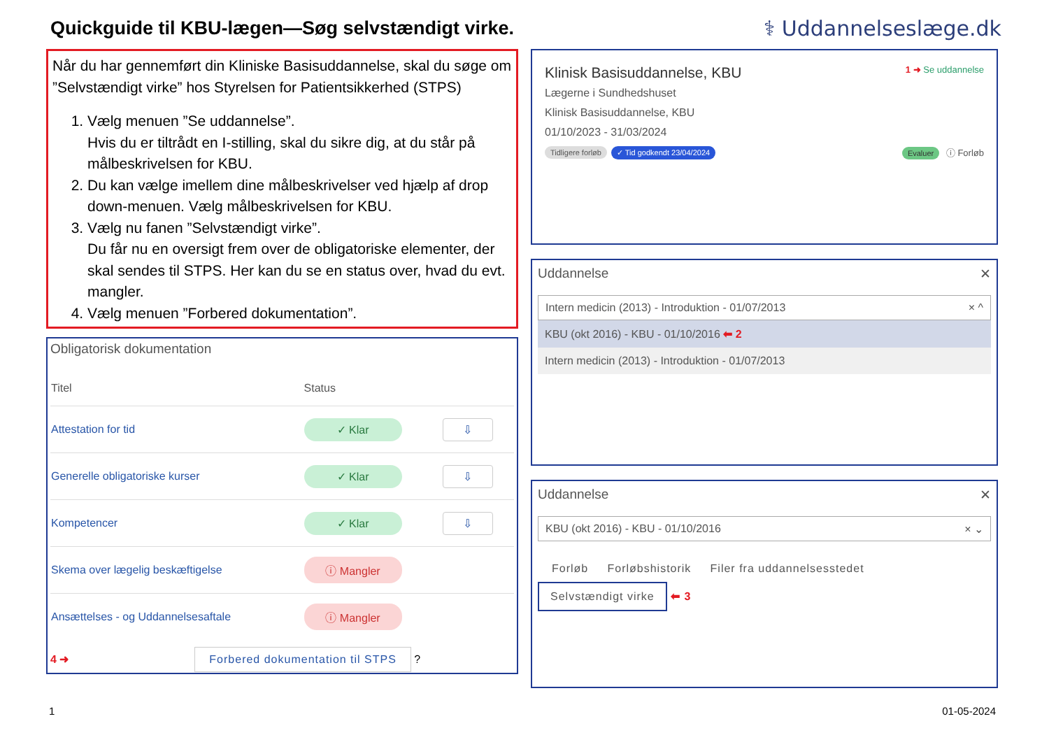Quickguide til KBU-lægen—Søg selvstændigt virke.
⚕ Uddannelseslæge.dk
Når du har gennemført din Kliniske Basisuddannelse, skal du søge om ”Selvstændigt virke” hos Styrelsen for Patientsikkerhed (STPS)
1. Vælg menuen ”Se uddannelse”.
Hvis du er tiltrådt en I-stilling, skal du sikre dig, at du står på målbeskrivelsen for KBU.
2. Du kan vælge imellem dine målbeskrivelser ved hjælp af drop down-menuen. Vælg målbeskrivelsen for KBU.
3. Vælg nu fanen ”Selvstændigt virke”.
Du får nu en oversigt frem over de obligatoriske elementer, der skal sendes til STPS. Her kan du se en status over, hvad du evt. mangler.
4. Vælg menuen ”Forbered dokumentation”.
Obligatorisk dokumentation
| Titel | Status | |
| --- | --- | --- |
| Attestation for tid | ✓ Klar | ⇩ |
| Generelle obligatoriske kurser | ✓ Klar | ⇩ |
| Kompetencer | ✓ Klar | ⇩ |
| Skema over lægelig beskæftigelse | ⓘ Mangler | |
| Ansættelses - og Uddannelsesaftale | ⓘ Mangler | |
4 ➜ Forbered dokumentation til STPS ?
Klinisk Basisuddannelse, KBU 1 ➜ Se uddannelse
Lægerne i Sundhedshuset
Klinisk Basisuddannelse, KBU
01/10/2023 - 31/03/2024
Tidligere forløb ✓ Tid godkendt 23/04/2024 Evaluer ⓘ Forløb
Uddannelse ✕
Intern medicin (2013) - Introduktion - 01/07/2013 × ^
KBU (okt 2016) - KBU - 01/10/2016 ⬅ 2
Intern medicin (2013) - Introduktion - 01/07/2013
Uddannelse ✕
KBU (okt 2016) - KBU - 01/10/2016 × ⌄
Forløb Forløbshistorik Filer fra uddannelsesstedet
Selvstændigt virke ⬅ 3
1 01-05-2024